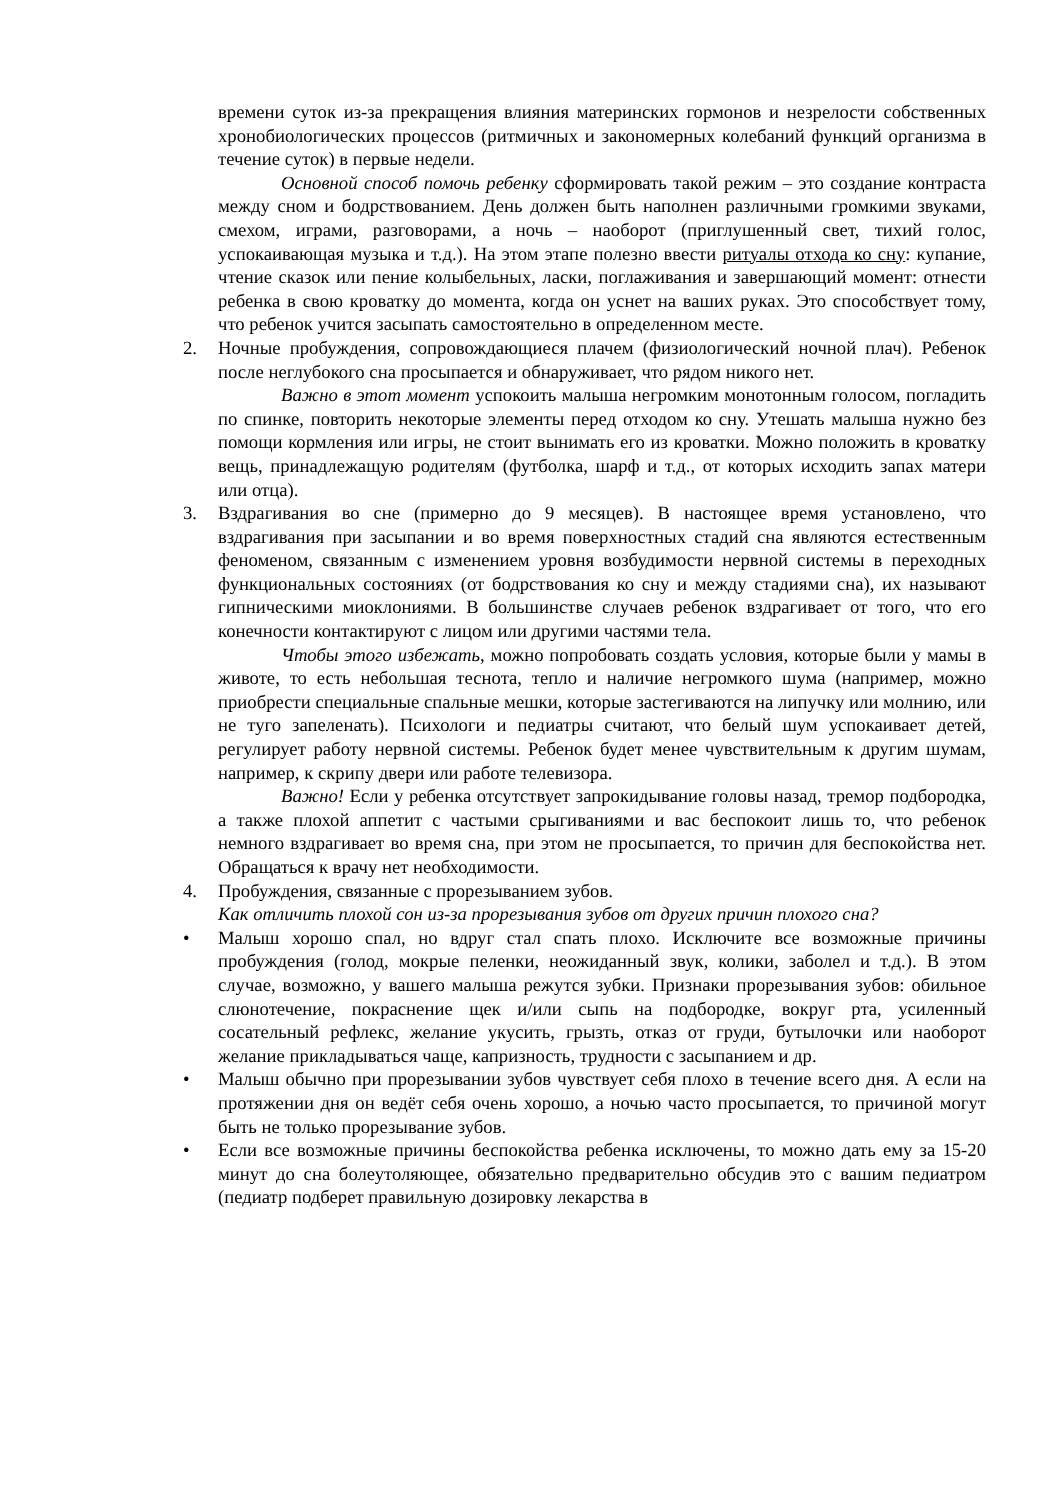времени суток из-за прекращения влияния материнских гормонов и незрелости собственных хронобиологических процессов (ритмичных и закономерных колебаний функций организма в течение суток) в первые недели.
Основной способ помочь ребенку сформировать такой режим – это создание контраста между сном и бодрствованием. День должен быть наполнен различными громкими звуками, смехом, играми, разговорами, а ночь – наоборот (приглушенный свет, тихий голос, успокаивающая музыка и т.д.). На этом этапе полезно ввести ритуалы отхода ко сну: купание, чтение сказок или пение колыбельных, ласки, поглаживания и завершающий момент: отнести ребенка в свою кроватку до момента, когда он уснет на ваших руках. Это способствует тому, что ребенок учится засыпать самостоятельно в определенном месте.
2. Ночные пробуждения, сопровождающиеся плачем (физиологический ночной плач). Ребенок после неглубокого сна просыпается и обнаруживает, что рядом никого нет.
Важно в этот момент успокоить малыша негромким монотонным голосом, погладить по спинке, повторить некоторые элементы перед отходом ко сну. Утешать малыша нужно без помощи кормления или игры, не стоит вынимать его из кроватки. Можно положить в кроватку вещь, принадлежащую родителям (футболка, шарф и т.д., от которых исходить запах матери или отца).
3. Вздрагивания во сне (примерно до 9 месяцев). В настоящее время установлено, что вздрагивания при засыпании и во время поверхностных стадий сна являются естественным феноменом, связанным с изменением уровня возбудимости нервной системы в переходных функциональных состояниях (от бодрствования ко сну и между стадиями сна), их называют гипническими миоклониями. В большинстве случаев ребенок вздрагивает от того, что его конечности контактируют с лицом или другими частями тела.
Чтобы этого избежать, можно попробовать создать условия, которые были у мамы в животе, то есть небольшая теснота, тепло и наличие негромкого шума (например, можно приобрести специальные спальные мешки, которые застегиваются на липучку или молнию, или не туго запеленать). Психологи и педиатры считают, что белый шум успокаивает детей, регулирует работу нервной системы. Ребенок будет менее чувствительным к другим шумам, например, к скрипу двери или работе телевизора.
Важно! Если у ребенка отсутствует запрокидывание головы назад, тремор подбородка, а также плохой аппетит с частыми срыгиваниями и вас беспокоит лишь то, что ребенок немного вздрагивает во время сна, при этом не просыпается, то причин для беспокойства нет. Обращаться к врачу нет необходимости.
4. Пробуждения, связанные с прорезыванием зубов.
Как отличить плохой сон из-за прорезывания зубов от других причин плохого сна?
• Малыш хорошо спал, но вдруг стал спать плохо. Исключите все возможные причины пробуждения (голод, мокрые пеленки, неожиданный звук, колики, заболел и т.д.). В этом случае, возможно, у вашего малыша режутся зубки. Признаки прорезывания зубов: обильное слюнотечение, покраснение щек и/или сыпь на подбородке, вокруг рта, усиленный сосательный рефлекс, желание укусить, грызть, отказ от груди, бутылочки или наоборот желание прикладываться чаще, капризность, трудности с засыпанием и др.
• Малыш обычно при прорезывании зубов чувствует себя плохо в течение всего дня. А если на протяжении дня он ведёт себя очень хорошо, а ночью часто просыпается, то причиной могут быть не только прорезывание зубов.
• Если все возможные причины беспокойства ребенка исключены, то можно дать ему за 15-20 минут до сна болеутоляющее, обязательно предварительно обсудив это с вашим педиатром (педиатр подберет правильную дозировку лекарства в